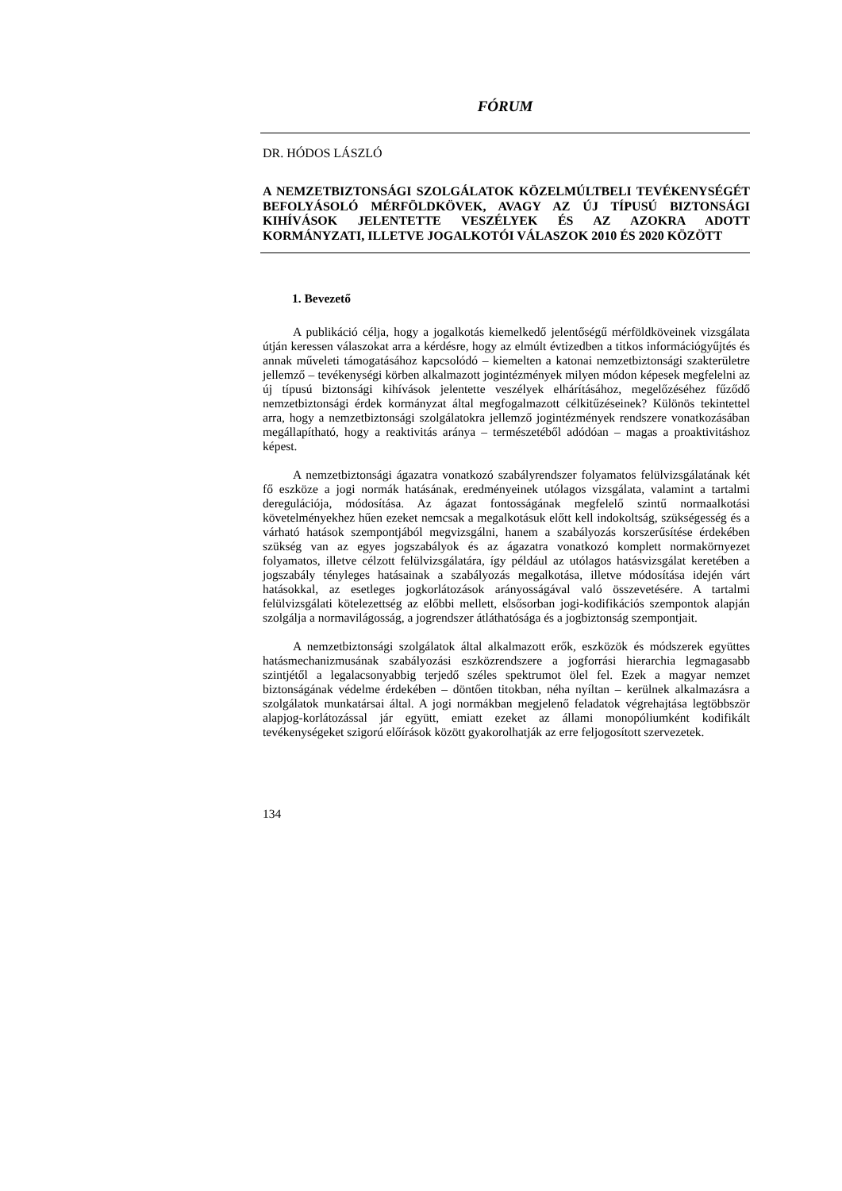FÓRUM
DR. HÓDOS LÁSZLÓ
A NEMZETBIZTONSÁGI SZOLGÁLATOK KÖZELMÚLTBELI TEVÉKENYSÉGÉT BEFOLYÁSOLÓ MÉRFÖLDKÖVEK, AVAGY AZ ÚJ TÍPUSÚ BIZTONSÁGI KIHÍVÁSOK JELENTETTE VESZÉLYEK ÉS AZ AZOKRA ADOTT KORMÁNYZATI, ILLETVE JOGALKOTÓI VÁLASZOK 2010 ÉS 2020 KÖZÖTT
1. Bevezető
A publikáció célja, hogy a jogalkotás kiemelkedő jelentőségű mérföldköveinek vizsgálata útján keressen válaszokat arra a kérdésre, hogy az elmúlt évtizedben a titkos információgyűjtés és annak műveleti támogatásához kapcsolódó – kiemelten a katonai nemzetbiztonsági szakterületre jellemző – tevékenységi körben alkalmazott jogintézmények milyen módon képesek megfelelni az új típusú biztonsági kihívások jelentette veszélyek elhárításához, megelőzéséhez fűződő nemzetbiztonsági érdek kormányzat által megfogalmazott célkitűzéseinek? Különös tekintettel arra, hogy a nemzetbiztonsági szolgálatokra jellemző jogintézmények rendszere vonatkozásában megállapítható, hogy a reaktivitás aránya – természetéből adódóan – magas a proaktivitáshoz képest.
A nemzetbiztonsági ágazatra vonatkozó szabályrendszer folyamatos felülvizsgálatának két fő eszköze a jogi normák hatásának, eredményeinek utólagos vizsgálata, valamint a tartalmi deregulációja, módosítása. Az ágazat fontosságának megfelelő szintű normaalkotási követelményekhez hűen ezeket nemcsak a megalkotásuk előtt kell indokoltság, szükségesség és a várható hatások szempontjából megvizsgálni, hanem a szabályozás korszerűsítése érdekében szükség van az egyes jogszabályok és az ágazatra vonatkozó komplett normakörnyezet folyamatos, illetve célzott felülvizsgálatára, így például az utólagos hatásvizsgálat keretében a jogszabály tényleges hatásainak a szabályozás megalkotása, illetve módosítása idején várt hatásokkal, az esetleges jogkorlátozások arányosságával való összevetésére. A tartalmi felülvizsgálati kötelezettség az előbbi mellett, elsősorban jogi-kodifikációs szempontok alapján szolgálja a normavilágosság, a jogrendszer átláthatósága és a jogbiztonság szempontjait.
A nemzetbiztonsági szolgálatok által alkalmazott erők, eszközök és módszerek együttes hatásmechanizmusának szabályozási eszközrendszere a jogforrási hierarchia legmagasabb szintjétől a legalacsonyabbig terjedő széles spektrumot ölel fel. Ezek a magyar nemzet biztonságának védelme érdekében – döntően titokban, néha nyíltan – kerülnek alkalmazásra a szolgálatok munkatársai által. A jogi normákban megjelenő feladatok végrehajtása legtöbbször alapjog-korlátozással jár együtt, emiatt ezeket az állami monopóliumként kodifikált tevékenységeket szigorú előírások között gyakorolhatják az erre feljogosított szervezetek.
134